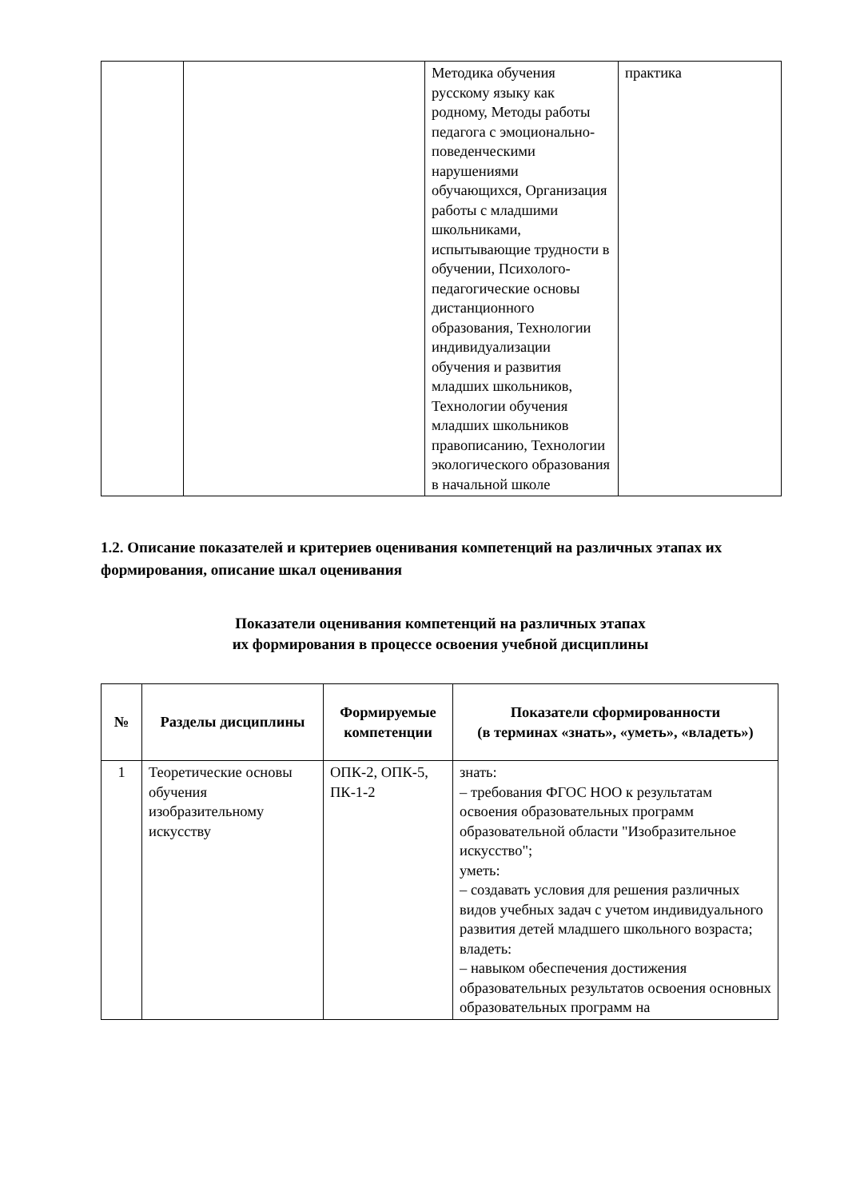| | | Методика обучения русскому языку как родному, Методы работы педагога с эмоционально-поведенческими нарушениями обучающихся, Организация работы с младшими школьниками, испытывающие трудности в обучении, Психолого-педагогические основы дистанционного образования, Технологии индивидуализации обучения и развития младших школьников, Технологии обучения младших школьников правописанию, Технологии экологического образования в начальной школе | практика |
1.2. Описание показателей и критериев оценивания компетенций на различных этапах их формирования, описание шкал оценивания
Показатели оценивания компетенций на различных этапах
их формирования в процессе освоения учебной дисциплины
| № | Разделы дисциплины | Формируемые компетенции | Показатели сформированности (в терминах «знать», «уметь», «владеть») |
| --- | --- | --- | --- |
| 1 | Теоретические основы обучения изобразительному искусству | ОПК-2, ОПК-5, ПК-1-2 | знать: – требования ФГОС НОО к результатам освоения образовательных программ образовательной области "Изобразительное искусство"; уметь: – создавать условия для решения различных видов учебных задач с учетом индивидуального развития детей младшего школьного возраста; владеть: – навыком обеспечения достижения образовательных результатов освоения основных образовательных программ на |